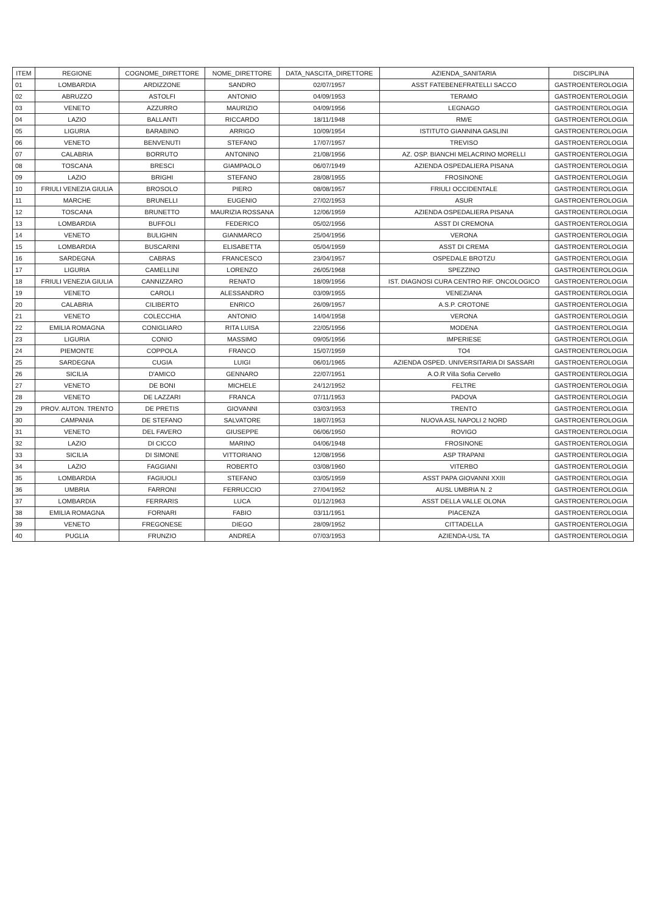| ITEM | REGIONE | COGNOME_DIRETTORE | NOME_DIRETTORE | DATA_NASCITA_DIRETTORE | AZIENDA_SANITARIA | DISCIPLINA |
| --- | --- | --- | --- | --- | --- | --- |
| 01 | LOMBARDIA | ARDIZZONE | SANDRO | 02/07/1957 | ASST FATEBENEFRATELLI SACCO | GASTROENTEROLOGIA |
| 02 | ABRUZZO | ASTOLFI | ANTONIO | 04/09/1953 | TERAMO | GASTROENTEROLOGIA |
| 03 | VENETO | AZZURRO | MAURIZIO | 04/09/1956 | LEGNAGO | GASTROENTEROLOGIA |
| 04 | LAZIO | BALLANTI | RICCARDO | 18/11/1948 | RM/E | GASTROENTEROLOGIA |
| 05 | LIGURIA | BARABINO | ARRIGO | 10/09/1954 | ISTITUTO GIANNINA GASLINI | GASTROENTEROLOGIA |
| 06 | VENETO | BENVENUTI | STEFANO | 17/07/1957 | TREVISO | GASTROENTEROLOGIA |
| 07 | CALABRIA | BORRUTO | ANTONINO | 21/08/1956 | AZ. OSP. BIANCHI MELACRINO MORELLI | GASTROENTEROLOGIA |
| 08 | TOSCANA | BRESCI | GIAMPAOLO | 06/07/1949 | AZIENDA OSPEDALIERA PISANA | GASTROENTEROLOGIA |
| 09 | LAZIO | BRIGHI | STEFANO | 28/08/1955 | FROSINONE | GASTROENTEROLOGIA |
| 10 | FRIULI VENEZIA GIULIA | BROSOLO | PIERO | 08/08/1957 | FRIULI OCCIDENTALE | GASTROENTEROLOGIA |
| 11 | MARCHE | BRUNELLI | EUGENIO | 27/02/1953 | ASUR | GASTROENTEROLOGIA |
| 12 | TOSCANA | BRUNETTO | MAURIZIA ROSSANA | 12/06/1959 | AZIENDA OSPEDALIERA PISANA | GASTROENTEROLOGIA |
| 13 | LOMBARDIA | BUFFOLI | FEDERICO | 05/02/1956 | ASST DI CREMONA | GASTROENTEROLOGIA |
| 14 | VENETO | BULIGHIN | GIANMARCO | 25/04/1956 | VERONA | GASTROENTEROLOGIA |
| 15 | LOMBARDIA | BUSCARINI | ELISABETTA | 05/04/1959 | ASST DI CREMA | GASTROENTEROLOGIA |
| 16 | SARDEGNA | CABRAS | FRANCESCO | 23/04/1957 | OSPEDALE BROTZU | GASTROENTEROLOGIA |
| 17 | LIGURIA | CAMELLINI | LORENZO | 26/05/1968 | SPEZZINO | GASTROENTEROLOGIA |
| 18 | FRIULI VENEZIA GIULIA | CANNIZZARO | RENATO | 18/09/1956 | IST. DIAGNOSI CURA CENTRO RIF. ONCOLOGICO | GASTROENTEROLOGIA |
| 19 | VENETO | CAROLI | ALESSANDRO | 03/09/1955 | VENEZIANA | GASTROENTEROLOGIA |
| 20 | CALABRIA | CILIBERTO | ENRICO | 26/09/1957 | A.S.P. CROTONE | GASTROENTEROLOGIA |
| 21 | VENETO | COLECCHIA | ANTONIO | 14/04/1958 | VERONA | GASTROENTEROLOGIA |
| 22 | EMILIA ROMAGNA | CONIGLIARO | RITA LUISA | 22/05/1956 | MODENA | GASTROENTEROLOGIA |
| 23 | LIGURIA | CONIO | MASSIMO | 09/05/1956 | IMPERIESE | GASTROENTEROLOGIA |
| 24 | PIEMONTE | COPPOLA | FRANCO | 15/07/1959 | TO4 | GASTROENTEROLOGIA |
| 25 | SARDEGNA | CUGIA | LUIGI | 06/01/1965 | AZIENDA OSPED. UNIVERSITARIA DI SASSARI | GASTROENTEROLOGIA |
| 26 | SICILIA | D'AMICO | GENNARO | 22/07/1951 | A.O.R Villa Sofia Cervello | GASTROENTEROLOGIA |
| 27 | VENETO | DE BONI | MICHELE | 24/12/1952 | FELTRE | GASTROENTEROLOGIA |
| 28 | VENETO | DE LAZZARI | FRANCA | 07/11/1953 | PADOVA | GASTROENTEROLOGIA |
| 29 | PROV. AUTON. TRENTO | DE PRETIS | GIOVANNI | 03/03/1953 | TRENTO | GASTROENTEROLOGIA |
| 30 | CAMPANIA | DE STEFANO | SALVATORE | 18/07/1953 | NUOVA ASL NAPOLI 2 NORD | GASTROENTEROLOGIA |
| 31 | VENETO | DEL FAVERO | GIUSEPPE | 06/06/1950 | ROVIGO | GASTROENTEROLOGIA |
| 32 | LAZIO | DI CICCO | MARINO | 04/06/1948 | FROSINONE | GASTROENTEROLOGIA |
| 33 | SICILIA | DI SIMONE | VITTORIANO | 12/08/1956 | ASP TRAPANI | GASTROENTEROLOGIA |
| 34 | LAZIO | FAGGIANI | ROBERTO | 03/08/1960 | VITERBO | GASTROENTEROLOGIA |
| 35 | LOMBARDIA | FAGIUOLI | STEFANO | 03/05/1959 | ASST PAPA GIOVANNI XXIII | GASTROENTEROLOGIA |
| 36 | UMBRIA | FARRONI | FERRUCCIO | 27/04/1952 | AUSL UMBRIA N. 2 | GASTROENTEROLOGIA |
| 37 | LOMBARDIA | FERRARIS | LUCA | 01/12/1963 | ASST DELLA VALLE OLONA | GASTROENTEROLOGIA |
| 38 | EMILIA ROMAGNA | FORNARI | FABIO | 03/11/1951 | PIACENZA | GASTROENTEROLOGIA |
| 39 | VENETO | FREGONESE | DIEGO | 28/09/1952 | CITTADELLA | GASTROENTEROLOGIA |
| 40 | PUGLIA | FRUNZIO | ANDREA | 07/03/1953 | AZIENDA-USL TA | GASTROENTEROLOGIA |